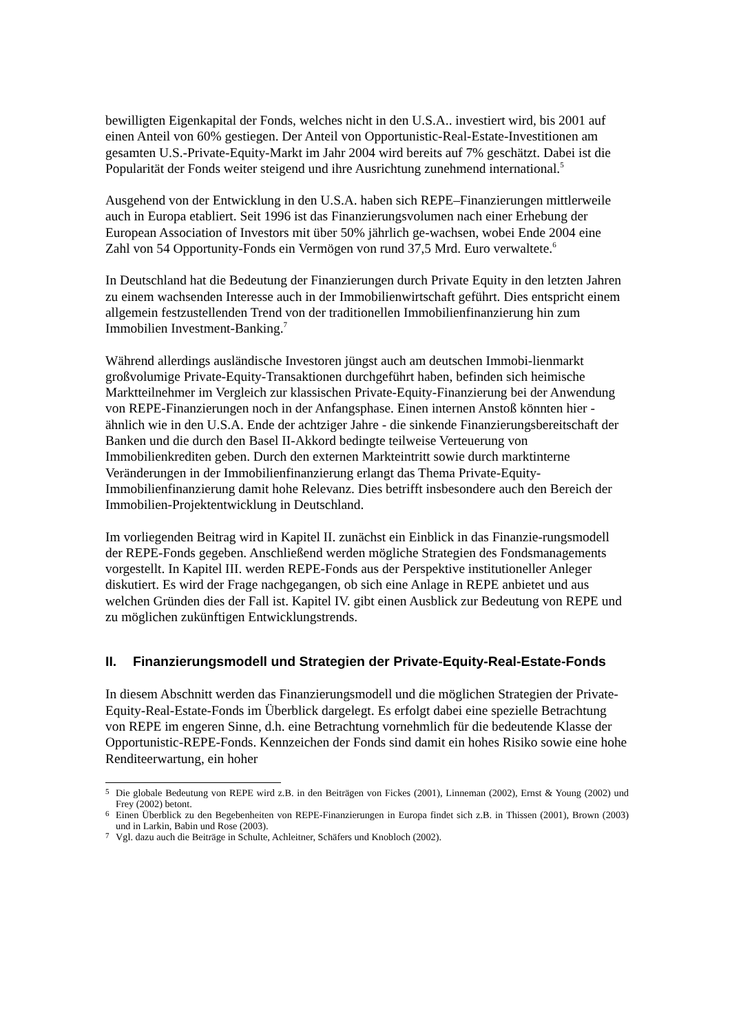bewilligten Eigenkapital der Fonds, welches nicht in den U.S.A.. investiert wird, bis 2001 auf einen Anteil von 60% gestiegen. Der Anteil von Opportunistic-Real-Estate-Investitionen am gesamten U.S.-Private-Equity-Markt im Jahr 2004 wird bereits auf 7% geschätzt. Dabei ist die Popularität der Fonds weiter steigend und ihre Ausrichtung zunehmend international.<sup>5</sup>
Ausgehend von der Entwicklung in den U.S.A. haben sich REPE–Finanzierungen mittlerweile auch in Europa etabliert. Seit 1996 ist das Finanzierungsvolumen nach einer Erhebung der European Association of Investors mit über 50% jährlich ge-wachsen, wobei Ende 2004 eine Zahl von 54 Opportunity-Fonds ein Vermögen von rund 37,5 Mrd. Euro verwaltete.<sup>6</sup>
In Deutschland hat die Bedeutung der Finanzierungen durch Private Equity in den letzten Jahren zu einem wachsenden Interesse auch in der Immobilienwirtschaft geführt. Dies entspricht einem allgemein festzustellenden Trend von der traditionellen Immobilienfinanzierung hin zum Immobilien Investment-Banking.<sup>7</sup>
Während allerdings ausländische Investoren jüngst auch am deutschen Immobi-lienmarkt großvolumige Private-Equity-Transaktionen durchgeführt haben, befinden sich heimische Marktteilnehmer im Vergleich zur klassischen Private-Equity-Finanzierung bei der Anwendung von REPE-Finanzierungen noch in der Anfangsphase. Einen internen Anstoß könnten hier - ähnlich wie in den U.S.A. Ende der achtziger Jahre - die sinkende Finanzierungsbereitschaft der Banken und die durch den Basel II-Akkord bedingte teilweise Verteuerung von Immobilienkrediten geben. Durch den externen Markteintritt sowie durch marktinterne Veränderungen in der Immobilienfinanzierung erlangt das Thema Private-Equity-Immobilienfinanzierung damit hohe Relevanz. Dies betrifft insbesondere auch den Bereich der Immobilien-Projektentwicklung in Deutschland.
Im vorliegenden Beitrag wird in Kapitel II. zunächst ein Einblick in das Finanzie-rungsmodell der REPE-Fonds gegeben. Anschließend werden mögliche Strategien des Fondsmanagements vorgestellt. In Kapitel III. werden REPE-Fonds aus der Perspektive institutioneller Anleger diskutiert. Es wird der Frage nachgegangen, ob sich eine Anlage in REPE anbietet und aus welchen Gründen dies der Fall ist. Kapitel IV. gibt einen Ausblick zur Bedeutung von REPE und zu möglichen zukünftigen Entwicklungstrends.
II. Finanzierungsmodell und Strategien der Private-Equity-Real-Estate-Fonds
In diesem Abschnitt werden das Finanzierungsmodell und die möglichen Strategien der Private-Equity-Real-Estate-Fonds im Überblick dargelegt. Es erfolgt dabei eine spezielle Betrachtung von REPE im engeren Sinne, d.h. eine Betrachtung vornehmlich für die bedeutende Klasse der Opportunistic-REPE-Fonds. Kennzeichen der Fonds sind damit ein hohes Risiko sowie eine hohe Renditeerwartung, ein hoher
<sup>5</sup> Die globale Bedeutung von REPE wird z.B. in den Beiträgen von Fickes (2001), Linneman (2002), Ernst & Young (2002) und Frey (2002) betont.
<sup>6</sup> Einen Überblick zu den Begebenheiten von REPE-Finanzierungen in Europa findet sich z.B. in Thissen (2001), Brown (2003) und in Larkin, Babin und Rose (2003).
<sup>7</sup> Vgl. dazu auch die Beiträge in Schulte, Achleitner, Schäfers und Knobloch (2002).